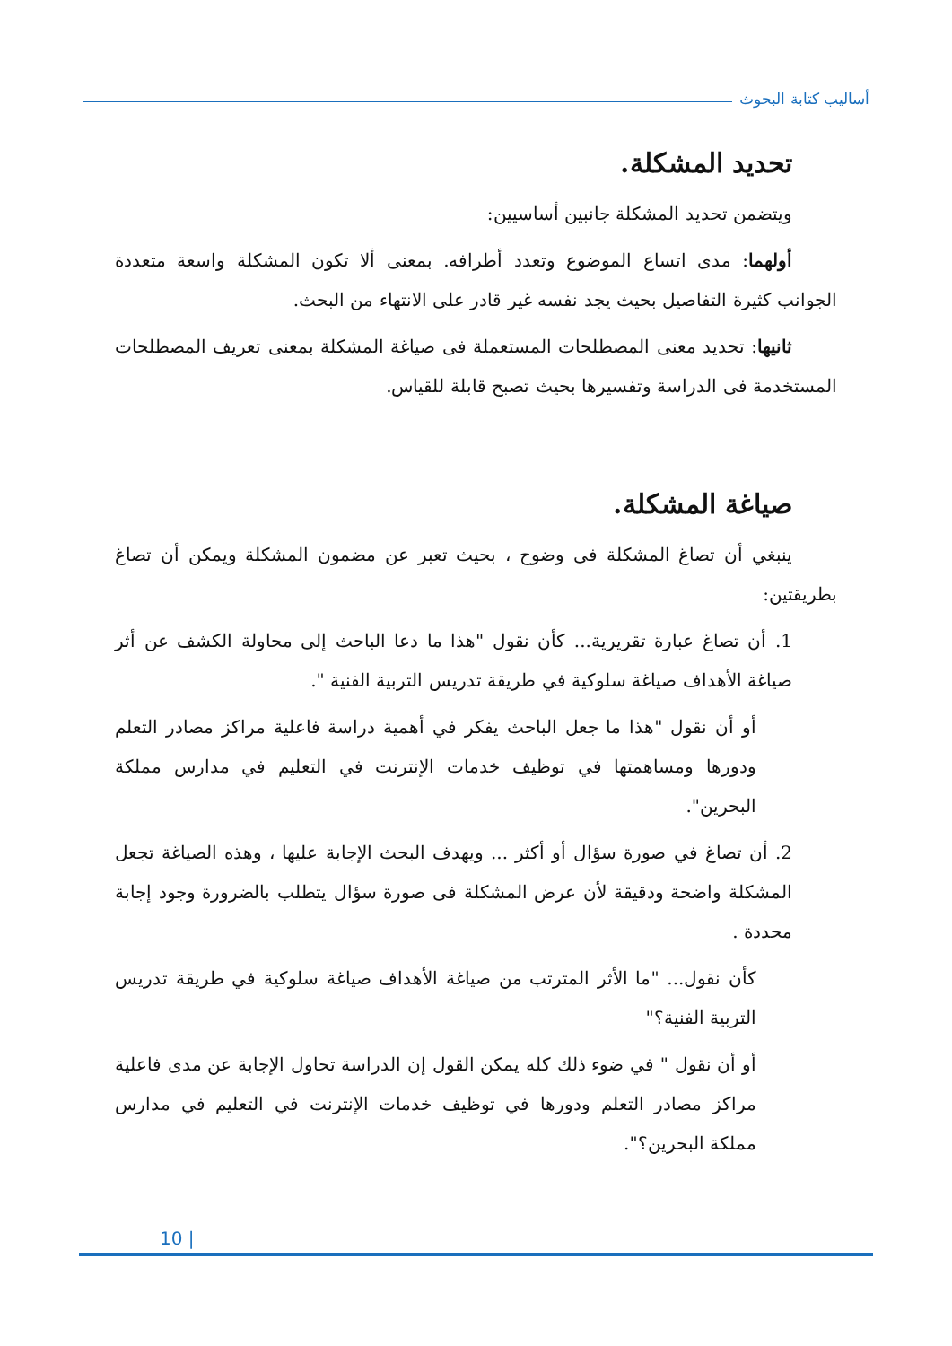أساليب كتابة البحوث
تحديد المشكلة.
ويتضمن تحديد المشكلة جانبين أساسيين:
أولهما: مدى اتساع الموضوع وتعدد أطرافه. بمعنى ألا تكون المشكلة واسعة متعددة الجوانب كثيرة التفاصيل بحيث يجد نفسه غير قادر على الانتهاء من البحث.
ثانيها: تحديد معنى المصطلحات المستعملة فى صياغة المشكلة بمعنى تعريف المصطلحات المستخدمة فى الدراسة وتفسيرها بحيث تصبح قابلة للقياس.
صياغة المشكلة.
ينبغي أن تصاغ المشكلة فى وضوح ، بحيث تعبر عن مضمون المشكلة ويمكن أن تصاغ بطريقتين:
1. أن تصاغ عبارة تقريرية... كأن نقول "هذا ما دعا الباحث إلى محاولة الكشف عن أثر صياغة الأهداف صياغة سلوكية في طريقة تدريس التربية الفنية ".
أو أن نقول "هذا ما جعل الباحث يفكر في أهمية دراسة فاعلية مراكز مصادر التعلم ودورها ومساهمتها في توظيف خدمات الإنترنت في التعليم في مدارس مملكة البحرين".
2. أن تصاغ في صورة سؤال أو أكثر ... ويهدف البحث الإجابة عليها ، وهذه الصياغة تجعل المشكلة واضحة ودقيقة لأن عرض المشكلة فى صورة سؤال يتطلب بالضرورة وجود إجابة محددة .
كأن نقول... "ما الأثر المترتب من صياغة الأهداف صياغة سلوكية في طريقة تدريس التربية الفنية؟"
أو أن نقول " في ضوء ذلك كله يمكن القول إن الدراسة تحاول الإجابة عن مدى فاعلية مراكز مصادر التعلم ودورها في توظيف خدمات الإنترنت في التعليم في مدارس مملكة البحرين؟".
10 |